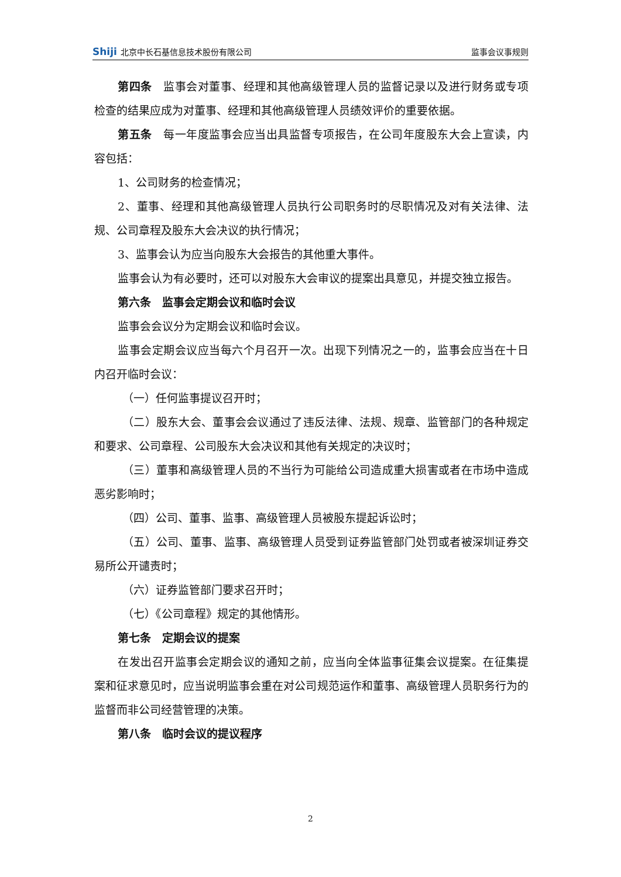Shiji 北京中长石基信息技术股份有限公司
监事会议事规则
第四条　监事会对董事、经理和其他高级管理人员的监督记录以及进行财务或专项检查的结果应成为对董事、经理和其他高级管理人员绩效评价的重要依据。
第五条　每一年度监事会应当出具监督专项报告，在公司年度股东大会上宣读，内容包括：
1、公司财务的检查情况；
2、董事、经理和其他高级管理人员执行公司职务时的尽职情况及对有关法律、法规、公司章程及股东大会决议的执行情况；
3、监事会认为应当向股东大会报告的其他重大事件。
监事会认为有必要时，还可以对股东大会审议的提案出具意见，并提交独立报告。
第六条　监事会定期会议和临时会议
监事会会议分为定期会议和临时会议。
监事会定期会议应当每六个月召开一次。出现下列情况之一的，监事会应当在十日内召开临时会议：
（一）任何监事提议召开时；
（二）股东大会、董事会会议通过了违反法律、法规、规章、监管部门的各种规定和要求、公司章程、公司股东大会决议和其他有关规定的决议时；
（三）董事和高级管理人员的不当行为可能给公司造成重大损害或者在市场中造成恶劣影响时；
（四）公司、董事、监事、高级管理人员被股东提起诉讼时；
（五）公司、董事、监事、高级管理人员受到证券监管部门处罚或者被深圳证券交易所公开谴责时；
（六）证券监管部门要求召开时；
（七）《公司章程》规定的其他情形。
第七条　定期会议的提案
在发出召开监事会定期会议的通知之前，应当向全体监事征集会议提案。在征集提案和征求意见时，应当说明监事会重在对公司规范运作和董事、高级管理人员职务行为的监督而非公司经营管理的决策。
第八条　临时会议的提议程序
2